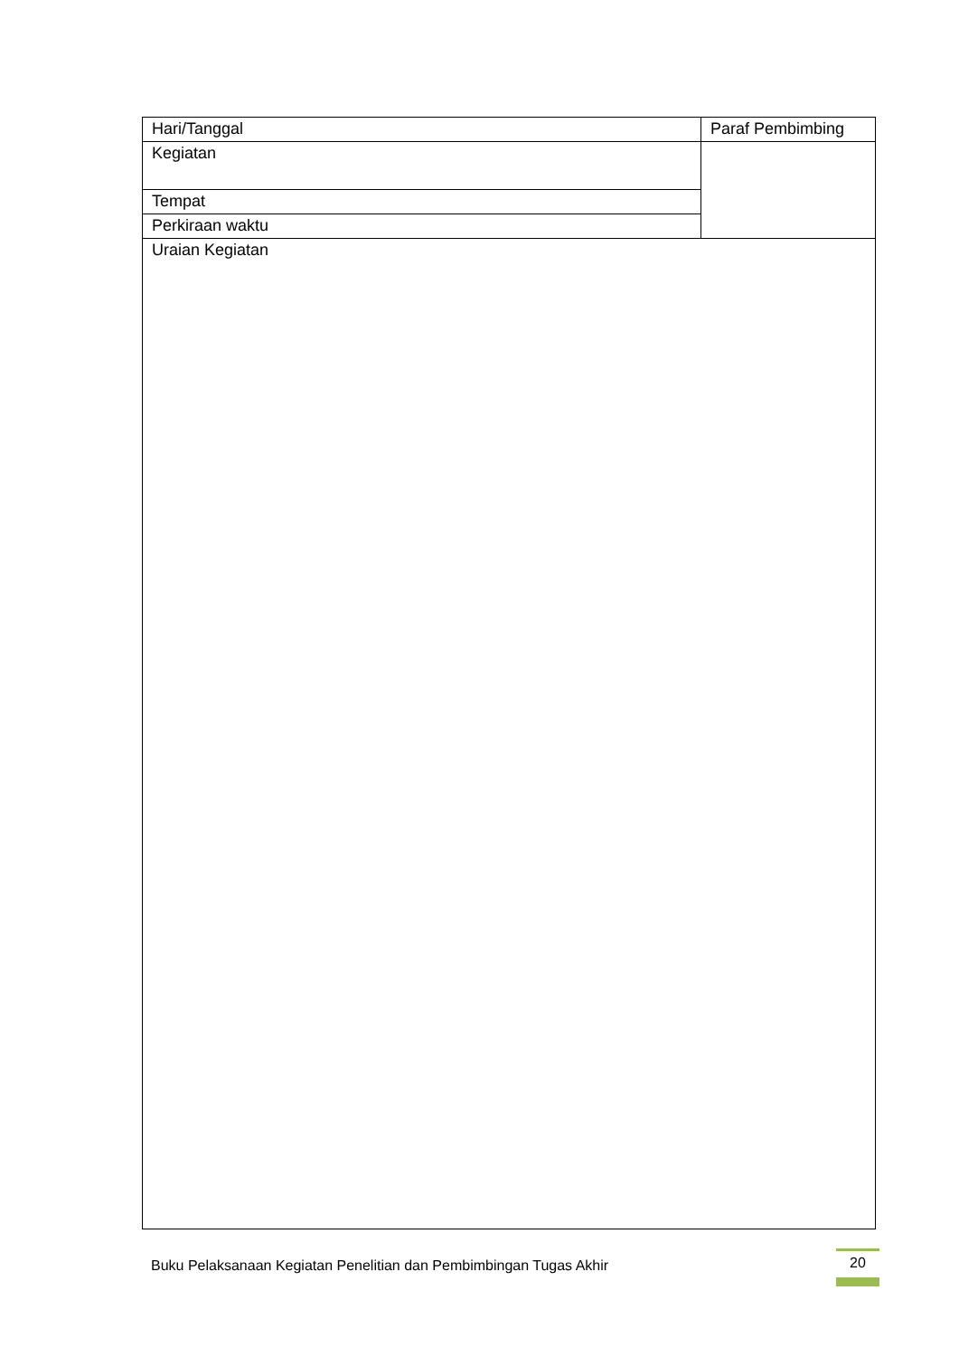| Hari/Tanggal | Paraf Pembimbing |
| Kegiatan | |
| Tempat | |
| Perkiraan waktu | |
| Uraian Kegiatan | |
Buku Pelaksanaan Kegiatan Penelitian dan Pembimbingan Tugas Akhir
20